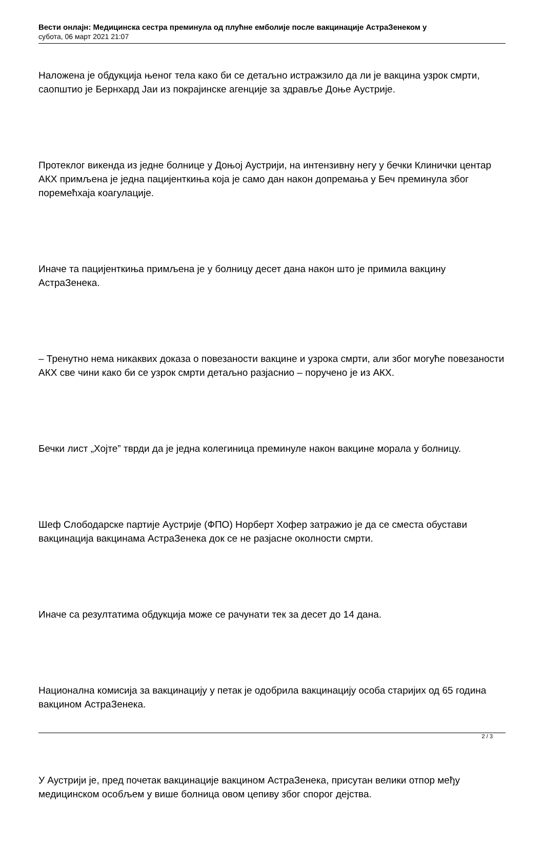Вести онлајн: Медицинска сестра преминула од плућне емболије после вакцинације АстраЗенеком у
субота, 06 март 2021 21:07
Наложена је обдукција њеног тела како би се детаљно истражзило да ли је вакцина узрок смрти, саопштио је Бернхард Јаи из покрајинске агенције за здравље Доње Аустрије.
Протеклог викенда из једне болнице у Доњој Аустрији, на интензивну негу у бечки Клинички центар АКХ примљена је једна пацијенткиња која је само дан након допремања у Беч преминула због поремећхаја коагулације.
Иначе та пацијенткиња примљена је у болницу десет дана након што је примила вакцину АстраЗенека.
– Тренутно нема никаквих доказа о повезаности вакцине и узрока смрти, али због могуће повезаности АКХ све чини како би се узрок смрти детаљно разјаснио – поручено је из АКХ.
Бечки лист „Хојте” тврди да је једна колегиница преминуле након вакцине морала у болницу.
Шеф Слободарске партије Аустрије (ФПО) Норберт Хофер затражио је да се сместа обустави вакцинација вакцинама АстраЗенека док се не разјасне околности смрти.
Иначе са резултатима обдукција може се рачунати тек за десет до 14 дана.
Национална комисија за вакцинацију у петак је одобрила вакцинацију особа старијих од 65 година вакцином АстраЗенека.
У Аустрији је, пред почетак вакцинације вакцином АстраЗенека, присутан велики отпор међу медицинском особљем у више болница овом цепиву због спорог дејства.
2 / 3